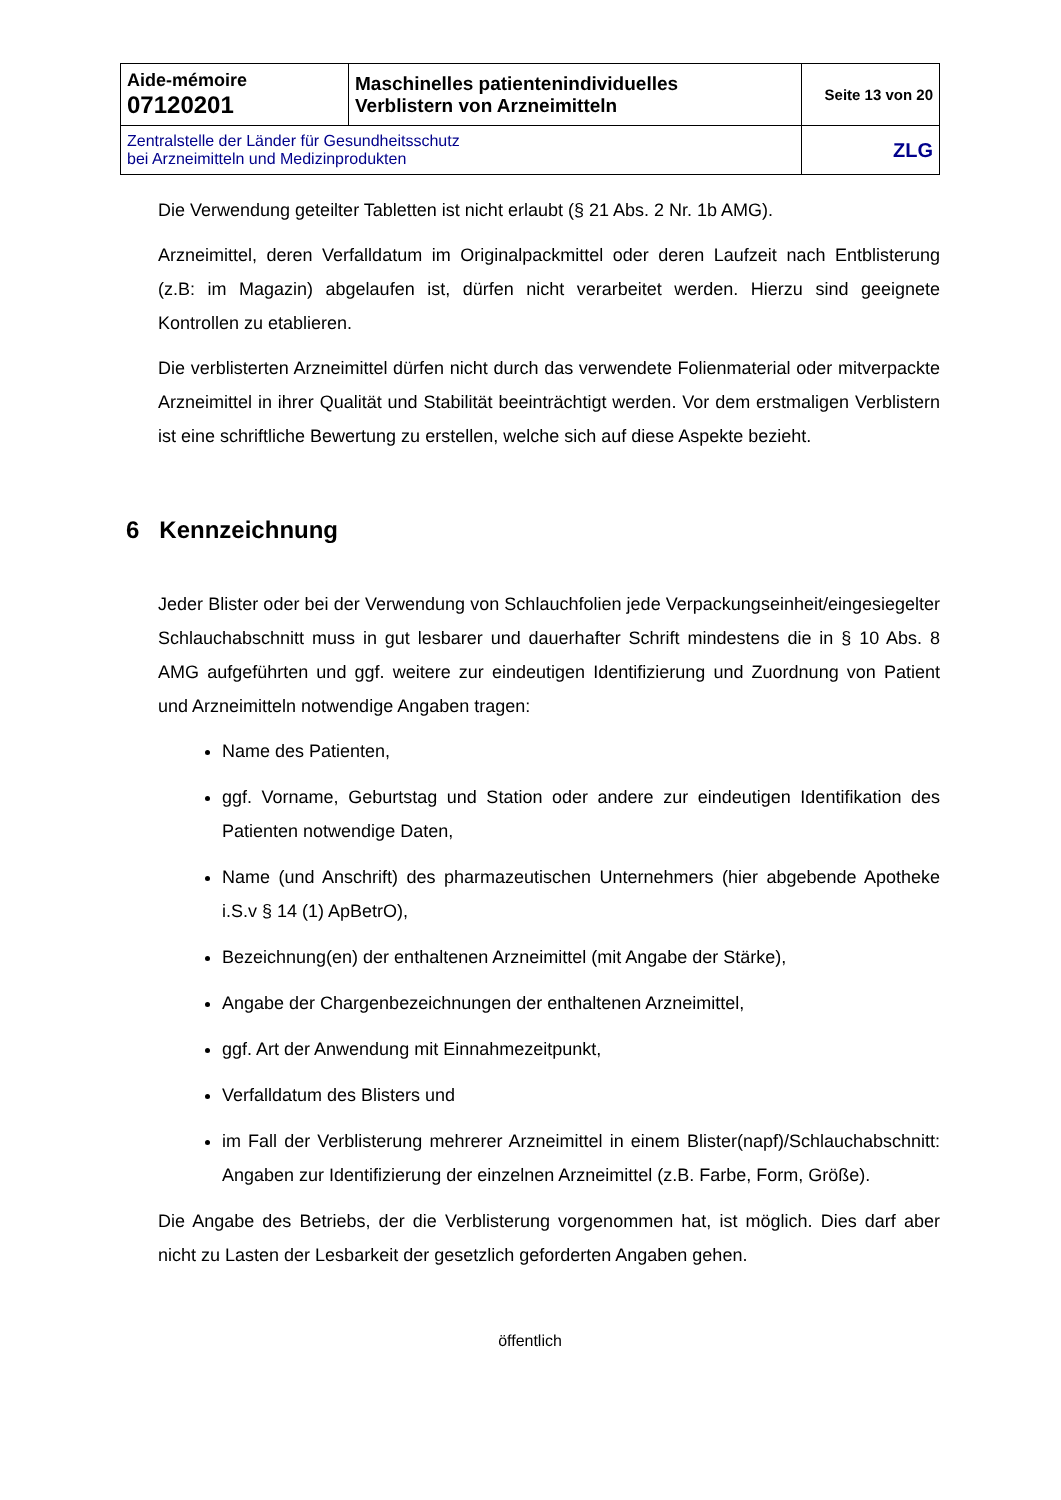| Aide-mémoire 07120201 | Maschinelles patientenindividuelles Verblistern von Arzneimitteln | Seite 13 von 20 |
| Zentralstelle der Länder für Gesundheitsschutz bei Arzneimitteln und Medizinprodukten | | ZLG |
Die Verwendung geteilter Tabletten ist nicht erlaubt (§ 21 Abs. 2 Nr. 1b AMG).
Arzneimittel, deren Verfalldatum im Originalpackmittel oder deren Laufzeit nach Entblisterung (z.B: im Magazin) abgelaufen ist, dürfen nicht verarbeitet werden. Hierzu sind geeignete Kontrollen zu etablieren.
Die verblisterten Arzneimittel dürfen nicht durch das verwendete Folienmaterial oder mitverpackte Arzneimittel in ihrer Qualität und Stabilität beeinträchtigt werden. Vor dem erstmaligen Verblistern ist eine schriftliche Bewertung zu erstellen, welche sich auf diese Aspekte bezieht.
6 Kennzeichnung
Jeder Blister oder bei der Verwendung von Schlauchfolien jede Verpackungsein­heit/eingesiegelter Schlauchabschnitt muss in gut lesbarer und dauerhafter Schrift min­destens die in § 10 Abs. 8 AMG aufgeführten und ggf. weitere zur eindeutigen Identifizie­rung und Zuordnung von Patient und Arzneimitteln notwendige Angaben tragen:
Name des Patienten,
ggf. Vorname, Geburtstag und Station oder andere zur eindeutigen Identifikation des Patienten notwendige Daten,
Name (und Anschrift) des pharmazeutischen Unternehmers (hier abgebende Apotheke i.S.v § 14 (1) ApBetrO),
Bezeichnung(en) der enthaltenen Arzneimittel (mit Angabe der Stärke),
Angabe der Chargenbezeichnungen der enthaltenen Arzneimittel,
ggf. Art der Anwendung mit Einnahmezeitpunkt,
Verfalldatum des Blisters und
im Fall der Verblisterung mehrerer Arzneimittel in einem Blis­ter(napf)/Schlauchabschnitt: Angaben zur Identifizierung der einzelnen Arzneimit­tel (z.B. Farbe, Form, Größe).
Die Angabe des Betriebs, der die Verblisterung vorgenommen hat, ist möglich. Dies darf aber nicht zu Lasten der Lesbarkeit der gesetzlich geforderten Angaben gehen.
öffentlich